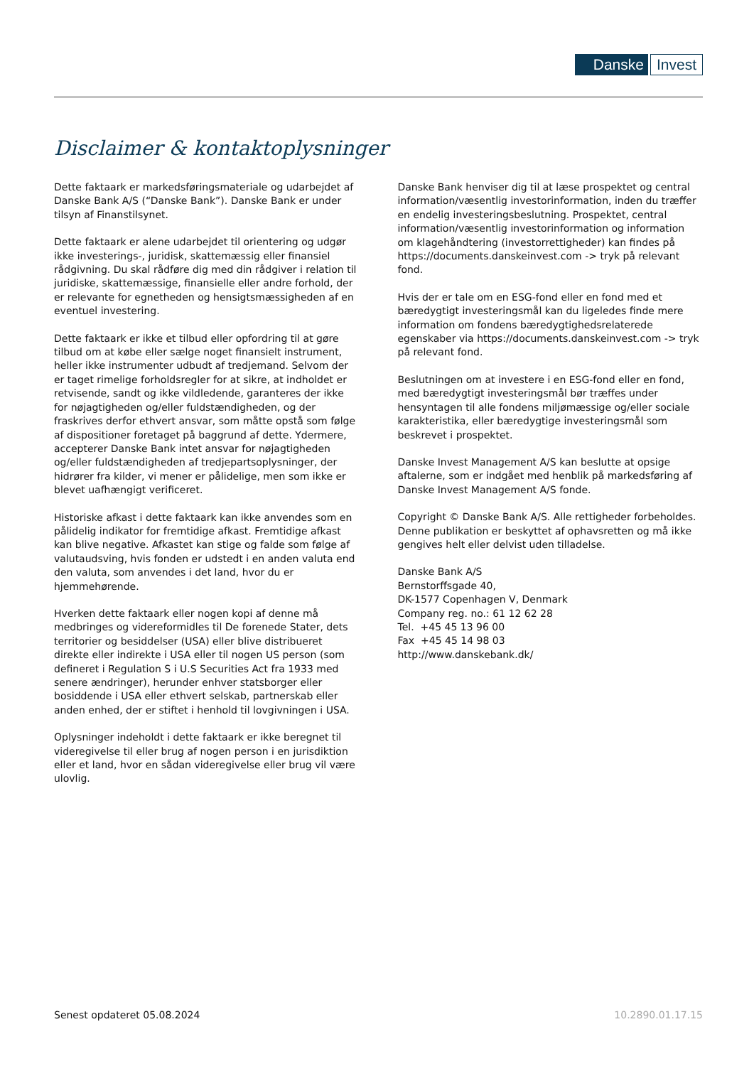Danske Invest
Disclaimer & kontaktoplysninger
Dette faktaark er markedsføringsmateriale og udarbejdet af Danske Bank A/S (“Danske Bank”). Danske Bank er under tilsyn af Finanstilsynet.
Dette faktaark er alene udarbejdet til orientering og udgør ikke investerings-, juridisk, skattemæssig eller finansiel rådgivning. Du skal rådføre dig med din rådgiver i relation til juridiske, skattemæssige, finansielle eller andre forhold, der er relevante for egnetheden og hensigtsmæssigheden af en eventuel investering.
Dette faktaark er ikke et tilbud eller opfordring til at gøre tilbud om at købe eller sælge noget finansielt instrument, heller ikke instrumenter udbudt af tredjemand. Selvom der er taget rimelige forholdsregler for at sikre, at indholdet er retvisende, sandt og ikke vildledende, garanteres der ikke for nøjagtigheden og/eller fuldstændigheden, og der fraskrives derfor ethvert ansvar, som måtte opstå som følge af dispositioner foretaget på baggrund af dette. Ydermere, accepterer Danske Bank intet ansvar for nøjagtigheden og/eller fuldstændigheden af tredjepartsoplysninger, der hidrører fra kilder, vi mener er pålidelige, men som ikke er blevet uafhængigt verificeret.
Historiske afkast i dette faktaark kan ikke anvendes som en pålidelig indikator for fremtidige afkast. Fremtidige afkast kan blive negative. Afkastet kan stige og falde som følge af valutaudsving, hvis fonden er udstedt i en anden valuta end den valuta, som anvendes i det land, hvor du er hjemmehørende.
Hverken dette faktaark eller nogen kopi af denne må medbringes og videreformidles til De forenede Stater, dets territorier og besiddelser (USA) eller blive distribueret direkte eller indirekte i USA eller til nogen US person (som defineret i Regulation S i U.S Securities Act fra 1933 med senere ændringer), herunder enhver statsborger eller bosiddende i USA eller ethvert selskab, partnerskab eller anden enhed, der er stiftet i henhold til lovgivningen i USA.
Oplysninger indeholdt i dette faktaark er ikke beregnet til videregivelse til eller brug af nogen person i en jurisdiktion eller et land, hvor en sådan videregivelse eller brug vil være ulovlig.
Danske Bank henviser dig til at læse prospektet og central information/væsentlig investorinformation, inden du træffer en endelig investeringsbeslutning. Prospektet, central information/væsentlig investorinformation og information om klagehåndtering (investorrettigheder) kan findes på https://documents.danskeinvest.com -> tryk på relevant fond.
Hvis der er tale om en ESG-fond eller en fond med et bæredygtigt investeringsmål kan du ligeledes finde mere information om fondens bæredygtighedsrelaterede egenskaber via https://documents.danskeinvest.com -> tryk på relevant fond.
Beslutningen om at investere i en ESG-fond eller en fond, med bæredygtigt investeringsmål bør træffes under hensyntagen til alle fondens miljømæssige og/eller sociale karakteristika, eller bæredygtige investeringsmål som beskrevet i prospektet.
Danske Invest Management A/S kan beslutte at opsige aftalerne, som er indgået med henblik på markedsføring af Danske Invest Management A/S fonde.
Copyright © Danske Bank A/S. Alle rettigheder forbeholdes. Denne publikation er beskyttet af ophavsretten og må ikke gengives helt eller delvist uden tilladelse.
Danske Bank A/S
Bernstorffsgade 40,
DK-1577 Copenhagen V, Denmark
Company reg. no.: 61 12 62 28
Tel. +45 45 13 96 00
Fax +45 45 14 98 03
http://www.danskebank.dk/
Senest opdateret 05.08.2024 10.2890.01.17.15